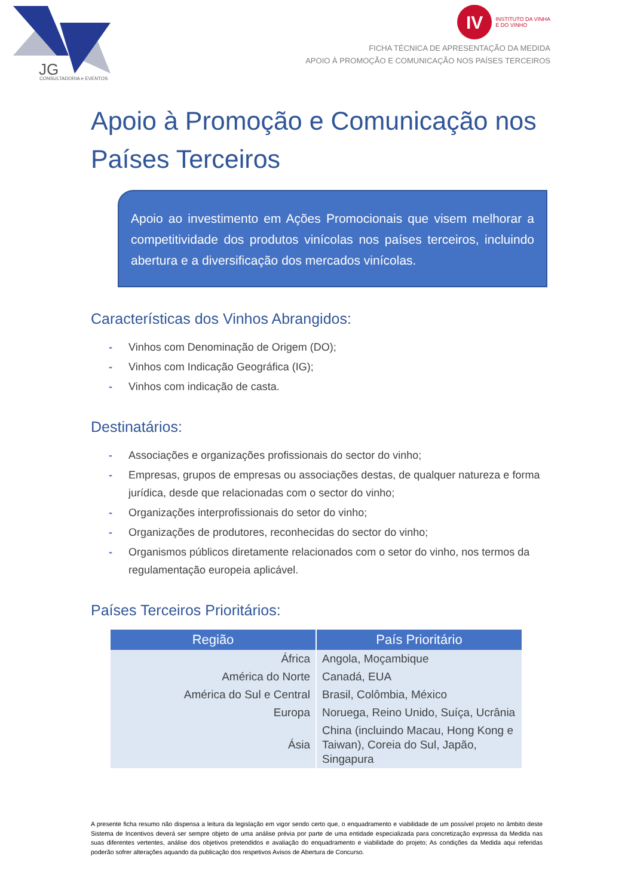JG
CONSULTADORIA e EVENTOS
IV INSTITUTO DA VINHA
E DO VINHO
FICHA TÉCNICA DE APRESENTAÇÃO DA MEDIDA
APOIO À PROMOÇÃO E COMUNICAÇÃO NOS PAÍSES TERCEIROS
Apoio à Promoção e Comunicação nos Países Terceiros
Apoio ao investimento em Ações Promocionais que visem melhorar a competitividade dos produtos vinícolas nos países terceiros, incluindo abertura e a diversificação dos mercados vinícolas.
Características dos Vinhos Abrangidos:
- Vinhos com Denominação de Origem (DO);
- Vinhos com Indicação Geográfica (IG);
- Vinhos com indicação de casta.
Destinatários:
- Associações e organizações profissionais do sector do vinho;
- Empresas, grupos de empresas ou associações destas, de qualquer natureza e forma jurídica, desde que relacionadas com o sector do vinho;
- Organizações interprofissionais do setor do vinho;
- Organizações de produtores, reconhecidas do sector do vinho;
- Organismos públicos diretamente relacionados com o setor do vinho, nos termos da regulamentação europeia aplicável.
Países Terceiros Prioritários:
| Região | País Prioritário |
| --- | --- |
| África | Angola, Moçambique |
| América do Norte | Canadá, EUA |
| América do Sul e Central | Brasil, Colômbia, México |
| Europa | Noruega, Reino Unido, Suíça, Ucrânia |
| Ásia | China (incluindo Macau, Hong Kong e Taiwan), Coreia do Sul, Japão, Singapura |
A presente ficha resumo não dispensa a leitura da legislação em vigor sendo certo que, o enquadramento e viabilidade de um possível projeto no âmbito deste Sistema de Incentivos deverá ser sempre objeto de uma análise prévia por parte de uma entidade especializada para concretização expressa da Medida nas suas diferentes vertentes, análise dos objetivos pretendidos e avaliação do enquadramento e viabilidade do projeto; As condições da Medida aqui referidas poderão sofrer alterações aquando da publicação dos respetivos Avisos de Abertura de Concurso.